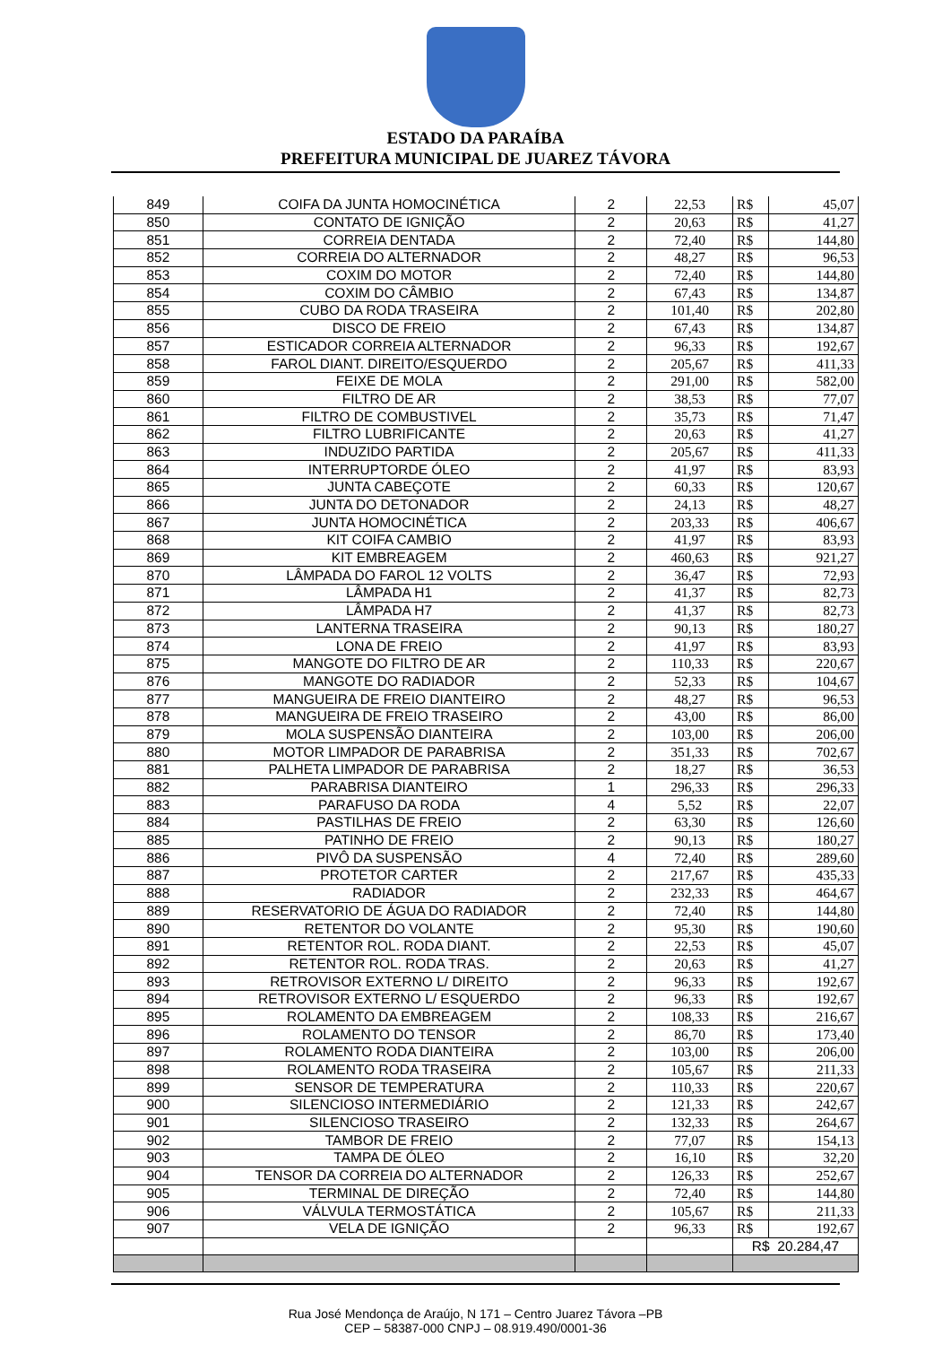ESTADO DA PARAÍBA
PREFEITURA MUNICIPAL DE JUAREZ TÁVORA
| 849 | COIFA DA JUNTA HOMOCINÉTICA | 2 | 22,53 | R$ | 45,07 |
| 850 | CONTATO DE IGNIÇÃO | 2 | 20,63 | R$ | 41,27 |
| 851 | CORREIA DENTADA | 2 | 72,40 | R$ | 144,80 |
| 852 | CORREIA DO ALTERNADOR | 2 | 48,27 | R$ | 96,53 |
| 853 | COXIM DO MOTOR | 2 | 72,40 | R$ | 144,80 |
| 854 | COXIM DO CÂMBIO | 2 | 67,43 | R$ | 134,87 |
| 855 | CUBO DA RODA TRASEIRA | 2 | 101,40 | R$ | 202,80 |
| 856 | DISCO DE FREIO | 2 | 67,43 | R$ | 134,87 |
| 857 | ESTICADOR CORREIA ALTERNADOR | 2 | 96,33 | R$ | 192,67 |
| 858 | FAROL DIANT. DIREITO/ESQUERDO | 2 | 205,67 | R$ | 411,33 |
| 859 | FEIXE DE MOLA | 2 | 291,00 | R$ | 582,00 |
| 860 | FILTRO DE AR | 2 | 38,53 | R$ | 77,07 |
| 861 | FILTRO DE COMBUSTIVEL | 2 | 35,73 | R$ | 71,47 |
| 862 | FILTRO LUBRIFICANTE | 2 | 20,63 | R$ | 41,27 |
| 863 | INDUZIDO PARTIDA | 2 | 205,67 | R$ | 411,33 |
| 864 | INTERRUPTORDE ÓLEO | 2 | 41,97 | R$ | 83,93 |
| 865 | JUNTA CABEÇOTE | 2 | 60,33 | R$ | 120,67 |
| 866 | JUNTA DO DETONADOR | 2 | 24,13 | R$ | 48,27 |
| 867 | JUNTA HOMOCINÉTICA | 2 | 203,33 | R$ | 406,67 |
| 868 | KIT COIFA CAMBIO | 2 | 41,97 | R$ | 83,93 |
| 869 | KIT EMBREAGEM | 2 | 460,63 | R$ | 921,27 |
| 870 | LÂMPADA DO FAROL 12 VOLTS | 2 | 36,47 | R$ | 72,93 |
| 871 | LÂMPADA H1 | 2 | 41,37 | R$ | 82,73 |
| 872 | LÂMPADA H7 | 2 | 41,37 | R$ | 82,73 |
| 873 | LANTERNA TRASEIRA | 2 | 90,13 | R$ | 180,27 |
| 874 | LONA DE FREIO | 2 | 41,97 | R$ | 83,93 |
| 875 | MANGOTE DO FILTRO DE AR | 2 | 110,33 | R$ | 220,67 |
| 876 | MANGOTE DO RADIADOR | 2 | 52,33 | R$ | 104,67 |
| 877 | MANGUEIRA DE FREIO DIANTEIRO | 2 | 48,27 | R$ | 96,53 |
| 878 | MANGUEIRA DE FREIO TRASEIRO | 2 | 43,00 | R$ | 86,00 |
| 879 | MOLA SUSPENSÃO DIANTEIRA | 2 | 103,00 | R$ | 206,00 |
| 880 | MOTOR LIMPADOR DE PARABRISA | 2 | 351,33 | R$ | 702,67 |
| 881 | PALHETA LIMPADOR DE PARABRISA | 2 | 18,27 | R$ | 36,53 |
| 882 | PARABRISA DIANTEIRO | 1 | 296,33 | R$ | 296,33 |
| 883 | PARAFUSO DA RODA | 4 | 5,52 | R$ | 22,07 |
| 884 | PASTILHAS DE FREIO | 2 | 63,30 | R$ | 126,60 |
| 885 | PATINHO DE FREIO | 2 | 90,13 | R$ | 180,27 |
| 886 | PIVÔ DA SUSPENSÃO | 4 | 72,40 | R$ | 289,60 |
| 887 | PROTETOR CARTER | 2 | 217,67 | R$ | 435,33 |
| 888 | RADIADOR | 2 | 232,33 | R$ | 464,67 |
| 889 | RESERVATORIO DE ÁGUA DO RADIADOR | 2 | 72,40 | R$ | 144,80 |
| 890 | RETENTOR DO VOLANTE | 2 | 95,30 | R$ | 190,60 |
| 891 | RETENTOR ROL. RODA DIANT. | 2 | 22,53 | R$ | 45,07 |
| 892 | RETENTOR ROL. RODA TRAS. | 2 | 20,63 | R$ | 41,27 |
| 893 | RETROVISOR EXTERNO L/ DIREITO | 2 | 96,33 | R$ | 192,67 |
| 894 | RETROVISOR EXTERNO L/ ESQUERDO | 2 | 96,33 | R$ | 192,67 |
| 895 | ROLAMENTO DA EMBREAGEM | 2 | 108,33 | R$ | 216,67 |
| 896 | ROLAMENTO DO TENSOR | 2 | 86,70 | R$ | 173,40 |
| 897 | ROLAMENTO RODA DIANTEIRA | 2 | 103,00 | R$ | 206,00 |
| 898 | ROLAMENTO RODA TRASEIRA | 2 | 105,67 | R$ | 211,33 |
| 899 | SENSOR DE TEMPERATURA | 2 | 110,33 | R$ | 220,67 |
| 900 | SILENCIOSO INTERMEDIÁRIO | 2 | 121,33 | R$ | 242,67 |
| 901 | SILENCIOSO TRASEIRO | 2 | 132,33 | R$ | 264,67 |
| 902 | TAMBOR DE FREIO | 2 | 77,07 | R$ | 154,13 |
| 903 | TAMPA DE ÓLEO | 2 | 16,10 | R$ | 32,20 |
| 904 | TENSOR DA CORREIA DO ALTERNADOR | 2 | 126,33 | R$ | 252,67 |
| 905 | TERMINAL DE DIREÇÃO | 2 | 72,40 | R$ | 144,80 |
| 906 | VÁLVULA TERMOSTÁTICA | 2 | 105,67 | R$ | 211,33 |
| 907 | VELA DE IGNIÇÃO | 2 | 96,33 | R$ | 192,67 |
| | | | | R$ 20.284,47 | |
Rua José Mendonça de Araújo, N 171 – Centro Juarez Távora –PB
CEP – 58387-000 CNPJ – 08.919.490/0001-36